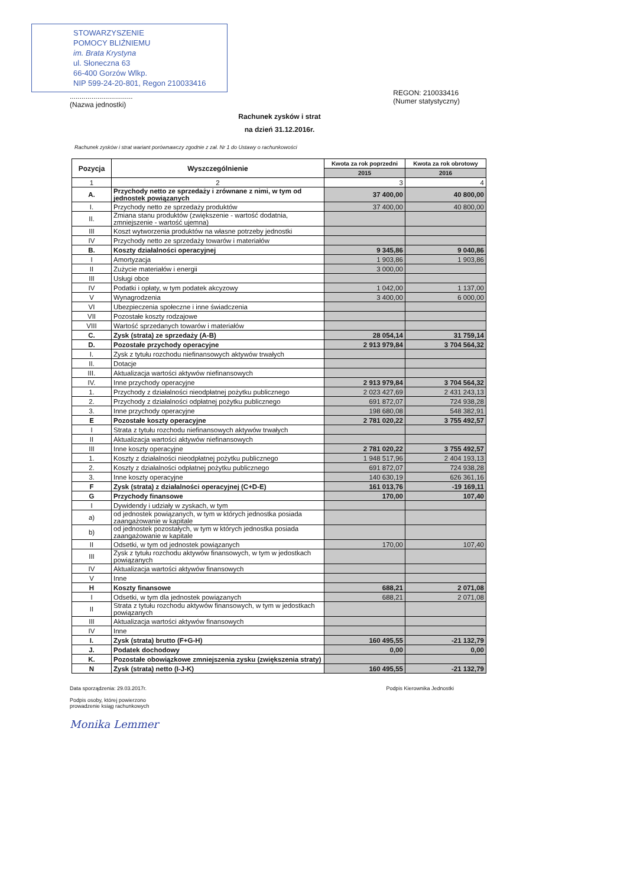STOWARZYSZENIE
POMOCY BLIŹNIEMU
im. Brata Krystyna
ul. Słoneczna 63
66-400 Gorzów Wlkp.
NIP 599-24-20-801, Regon 210033416
................................
(Nazwa jednostki)
REGON: 210033416
(Numer statystyczny)
Rachunek zysków i strat
na dzień 31.12.2016r.
Rachunek zysków i strat wariant porównawczy zgodnie z zał. Nr 1 do Ustawy o rachunkowości
| Pozycja | Wyszczególnienie | Kwota za rok poprzedni | Kwota za rok obrotowy |
| --- | --- | --- | --- |
| | | 2015 | 2016 |
| 1 | 2 | 3 | 4 |
| A. | Przychody netto ze sprzedaży i zrównane z nimi, w tym od jednostek powiązanych | 37 400,00 | 40 800,00 |
| I. | Przychody netto ze sprzedaży produktów | 37 400,00 | 40 800,00 |
| II. | Zmiana stanu produktów (zwiększenie - wartość dodatnia, zmniejszenie - wartość ujemna) | | |
| III | Koszt wytworzenia produktów na własne potrzeby jednostki | | |
| IV | Przychody netto ze sprzedaży towarów i materiałów | | |
| B. | Koszty działalności operacyjnej | 9 345,86 | 9 040,86 |
| I | Amortyzacja | 1 903,86 | 1 903,86 |
| II | Zużycie materiałów i energii | 3 000,00 | |
| III | Usługi obce | | |
| IV | Podatki i opłaty, w tym podatek akcyzowy | 1 042,00 | 1 137,00 |
| V | Wynagrodzenia | 3 400,00 | 6 000,00 |
| VI | Ubezpieczenia społeczne i inne świadczenia | | |
| VII | Pozostałe koszty rodzajowe | | |
| VIII | Wartość sprzedanych towarów i materiałów | | |
| C. | Zysk (strata) ze sprzedaży (A-B) | 28 054,14 | 31 759,14 |
| D. | Pozostałe przychody operacyjne | 2 913 979,84 | 3 704 564,32 |
| I. | Zysk z tytułu rozchodu niefinansowych aktywów trwałych | | |
| II. | Dotacje | | |
| III. | Aktualizacja wartości aktywów niefinansowych | | |
| IV. | Inne przychody operacyjne | 2 913 979,84 | 3 704 564,32 |
| 1. | Przychody z działalności nieodpłatnej pożytku publicznego | 2 023 427,69 | 2 431 243,13 |
| 2. | Przychody z działalności odpłatnej pożytku publicznego | 691 872,07 | 724 938,28 |
| 3. | Inne przychody operacyjne | 198 680,08 | 548 382,91 |
| E | Pozostałe koszty operacyjne | 2 781 020,22 | 3 755 492,57 |
| I | Strata z tytułu rozchodu niefinansowych aktywów trwałych | | |
| II | Aktualizacja wartości aktywów niefinansowych | | |
| III | Inne koszty operacyjne | 2 781 020,22 | 3 755 492,57 |
| 1. | Koszty z działalności nieodpłatnej pożytku publicznego | 1 948 517,96 | 2 404 193,13 |
| 2. | Koszty z działalności odpłatnej pożytku publicznego | 691 872,07 | 724 938,28 |
| 3. | Inne koszty operacyjne | 140 630,19 | 626 361,16 |
| F | Zysk (strata) z działalności operacyjnej (C+D-E) | 161 013,76 | -19 169,11 |
| G | Przychody finansowe | 170,00 | 107,40 |
| I | Dywidendy i udziały w zyskach, w tym | | |
| a) | od jednostek powiązanych, w tym w których jednostka posiada zaangażowanie w kapitale | | |
| b) | od jednostek pozostałych, w tym w których jednostka posiada zaangażowanie w kapitale | | |
| II | Odsetki, w tym od jednostek powiązanych | 170,00 | 107,40 |
| III | Zysk z tytułu rozchodu aktywów finansowych, w tym w jedostkach powiązanych | | |
| IV | Aktualizacja wartości aktywów finansowych | | |
| V | Inne | | |
| H | Koszty finansowe | 688,21 | 2 071,08 |
| I | Odsetki, w tym dla jednostek powiązanych | 688,21 | 2 071,08 |
| II | Strata z tytułu rozchodu aktywów finansowych, w tym w jedostkach powiązanych | | |
| III | Aktualizacja wartości aktywów finansowych | | |
| IV | Inne | | |
| I. | Zysk (strata) brutto (F+G-H) | 160 495,55 | -21 132,79 |
| J. | Podatek dochodowy | 0,00 | 0,00 |
| K. | Pozostałe obowiązkowe zmniejszenia zysku (zwiększenia straty) | | |
| N | Zysk (strata) netto (I-J-K) | 160 495,55 | -21 132,79 |
Data sporządzenia: 29.03.2017r.
Podpis osoby, której powierzono
prowadzenie ksiąg rachunkowych
Monika Lemmer
Podpis Kierownika Jednostki